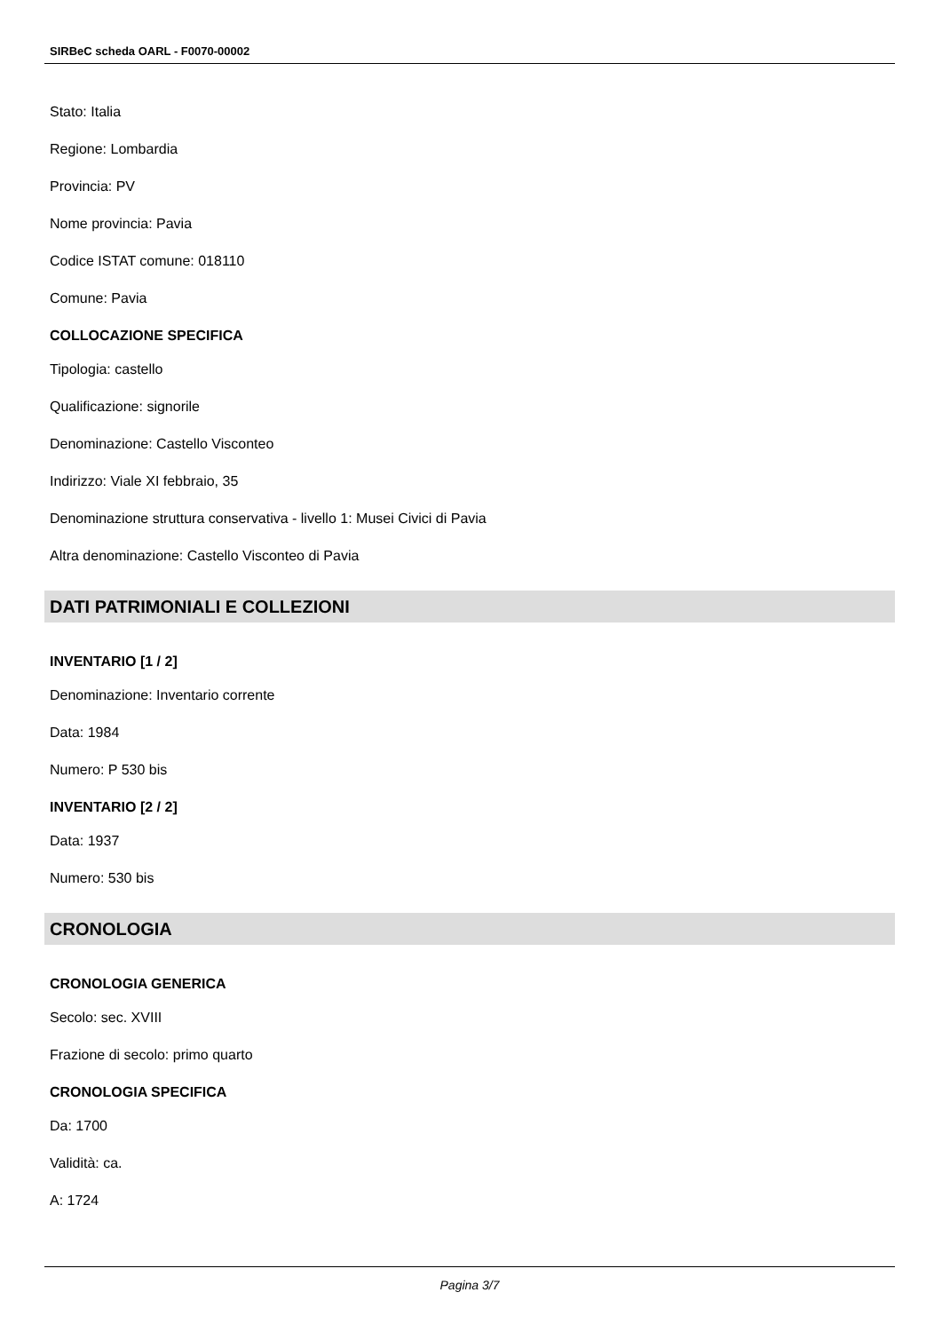SIRBeC scheda OARL - F0070-00002
Stato: Italia
Regione: Lombardia
Provincia: PV
Nome provincia: Pavia
Codice ISTAT comune: 018110
Comune: Pavia
COLLOCAZIONE SPECIFICA
Tipologia: castello
Qualificazione: signorile
Denominazione: Castello Visconteo
Indirizzo: Viale XI febbraio, 35
Denominazione struttura conservativa - livello 1: Musei Civici di Pavia
Altra denominazione: Castello Visconteo di Pavia
DATI PATRIMONIALI E COLLEZIONI
INVENTARIO [1 / 2]
Denominazione: Inventario corrente
Data: 1984
Numero: P 530 bis
INVENTARIO [2 / 2]
Data: 1937
Numero: 530 bis
CRONOLOGIA
CRONOLOGIA GENERICA
Secolo: sec. XVIII
Frazione di secolo: primo quarto
CRONOLOGIA SPECIFICA
Da: 1700
Validità: ca.
A: 1724
Pagina 3/7